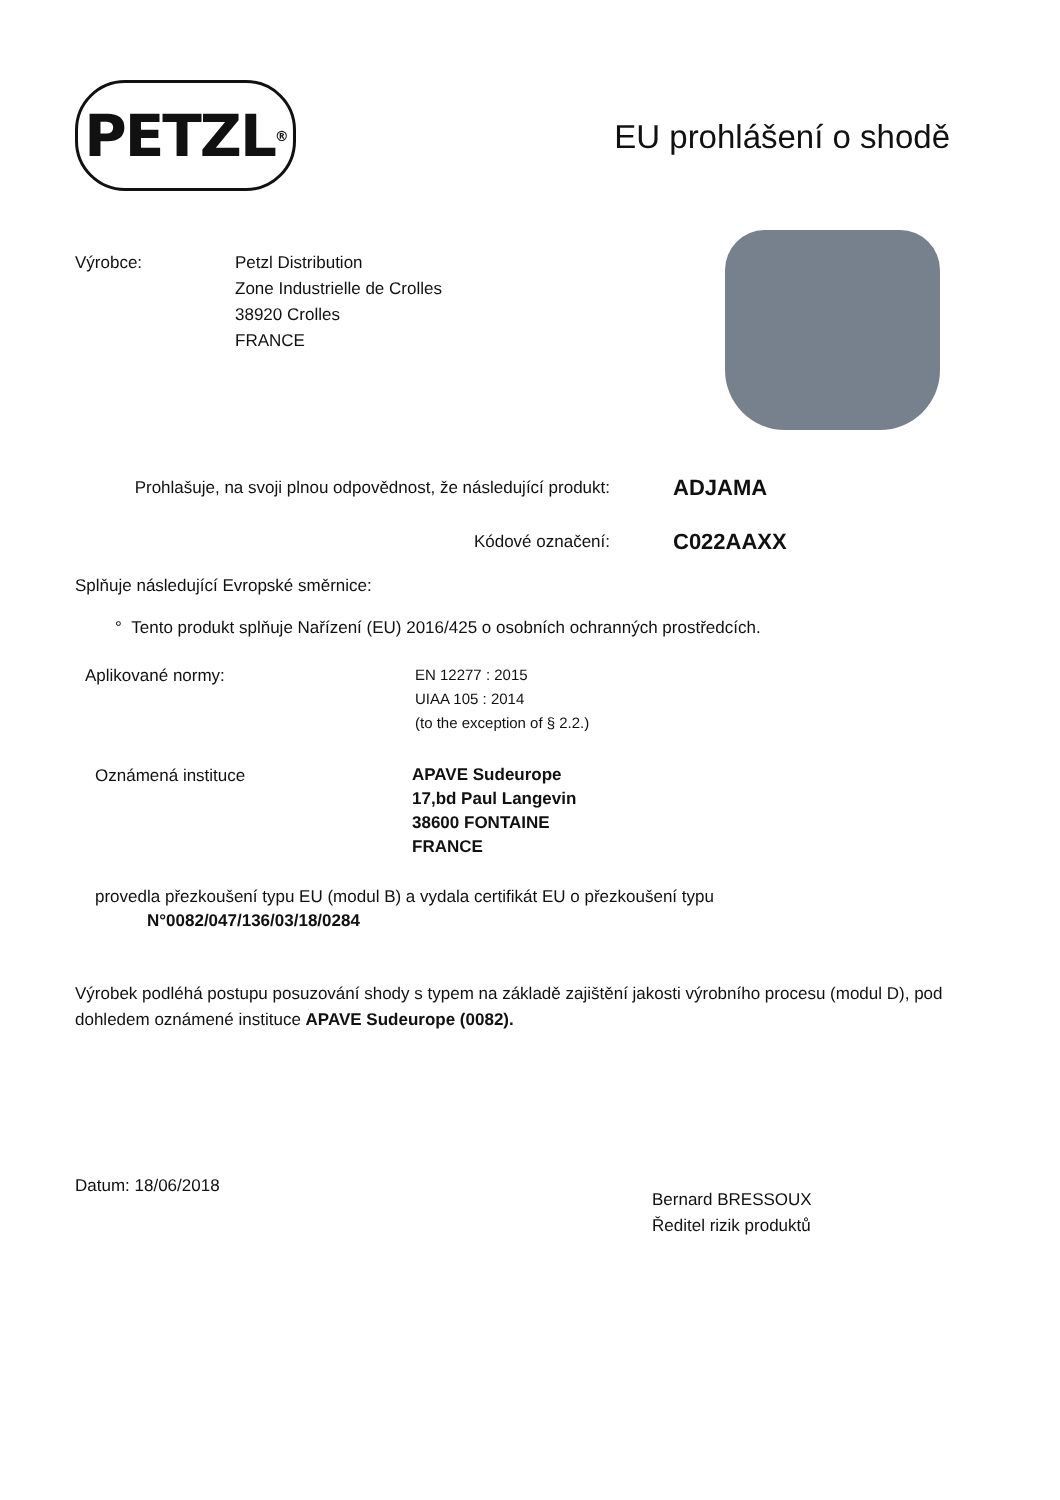PETZL<sup>®</sup>
EU prohlášení o shodě
Výrobce: Petzl Distribution
Zone Industrielle de Crolles
38920 Crolles
FRANCE
Prohlašuje, na svoji plnou odpovědnost, že následující produkt:
ADJAMA
Kódové označení:
C022AAXX
Splňuje následující Evropské směrnice:
° Tento produkt splňuje Nařízení (EU) 2016/425 o osobních ochranných prostředcích.
Aplikované normy:
EN 12277 : 2015
UIAA 105 : 2014
(to the exception of § 2.2.)
Oznámená instituce
APAVE Sudeurope
17,bd Paul Langevin
38600 FONTAINE
FRANCE
provedla přezkoušení typu EU (modul B) a vydala certifikát EU o přezkoušení typu
N°0082/047/136/03/18/0284
Výrobek podléhá postupu posuzování shody s typem na základě zajištění jakosti výrobního procesu (modul D), pod dohledem oznámené instituce APAVE Sudeurope (0082).
Datum: 18/06/2018
Bernard BRESSOUX
Ředitel rizik produktů